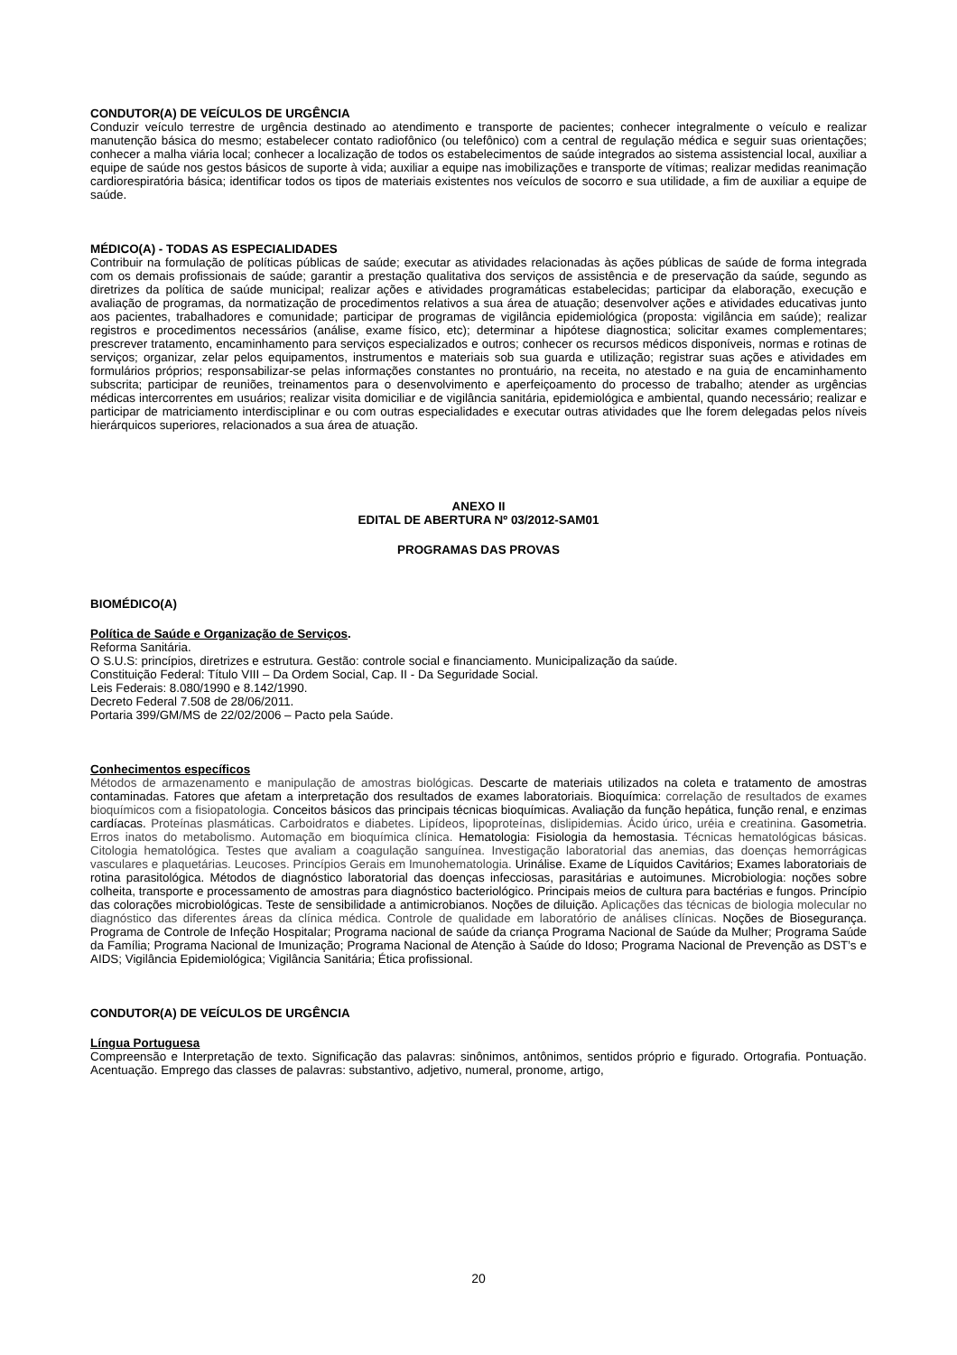CONDUTOR(A) DE VEÍCULOS DE URGÊNCIA
Conduzir veículo terrestre de urgência destinado ao atendimento e transporte de pacientes; conhecer integralmente o veículo e realizar manutenção básica do mesmo; estabelecer contato radiofônico (ou telefônico) com a central de regulação médica e seguir suas orientações; conhecer a malha viária local; conhecer a localização de todos os estabelecimentos de saúde integrados ao sistema assistencial local, auxiliar a equipe de saúde nos gestos básicos de suporte à vida; auxiliar a equipe nas imobilizações e transporte de vítimas; realizar medidas reanimação cardiorespiratória básica; identificar todos os tipos de materiais existentes nos veículos de socorro e sua utilidade, a fim de auxiliar a equipe de saúde.
MÉDICO(A) - TODAS AS ESPECIALIDADES
Contribuir na formulação de políticas públicas de saúde; executar as atividades relacionadas às ações públicas de saúde de forma integrada com os demais profissionais de saúde; garantir a prestação qualitativa dos serviços de assistência e de preservação da saúde, segundo as diretrizes da política de saúde municipal; realizar ações e atividades programáticas estabelecidas; participar da elaboração, execução e avaliação de programas, da normatização de procedimentos relativos a sua área de atuação; desenvolver ações e atividades educativas junto aos pacientes, trabalhadores e comunidade; participar de programas de vigilância epidemiológica (proposta: vigilância em saúde); realizar registros e procedimentos necessários (análise, exame físico, etc); determinar a hipótese diagnostica; solicitar exames complementares; prescrever tratamento, encaminhamento para serviços especializados e outros; conhecer os recursos médicos disponíveis, normas e rotinas de serviços; organizar, zelar pelos equipamentos, instrumentos e materiais sob sua guarda e utilização; registrar suas ações e atividades em formulários próprios; responsabilizar-se pelas informações constantes no prontuário, na receita, no atestado e na guia de encaminhamento subscrita; participar de reuniões, treinamentos para o desenvolvimento e aperfeiçoamento do processo de trabalho; atender as urgências médicas intercorrentes em usuários; realizar visita domiciliar e de vigilância sanitária, epidemiológica e ambiental, quando necessário; realizar e participar de matriciamento interdisciplinar e ou com outras especialidades e executar outras atividades que lhe forem delegadas pelos níveis hierárquicos superiores, relacionados a sua área de atuação.
ANEXO II
EDITAL DE ABERTURA Nº 03/2012-SAM01
PROGRAMAS DAS PROVAS
BIOMÉDICO(A)
Política de Saúde e Organização de Serviços.
Reforma Sanitária.
O S.U.S: princípios, diretrizes e estrutura. Gestão: controle social e financiamento. Municipalização da saúde.
Constituição Federal: Título VIII – Da Ordem Social, Cap. II - Da Seguridade Social.
Leis Federais: 8.080/1990 e 8.142/1990.
Decreto Federal 7.508 de 28/06/2011.
Portaria 399/GM/MS de 22/02/2006 – Pacto pela Saúde.
Conhecimentos específicos
Métodos de armazenamento e manipulação de amostras biológicas. Descarte de materiais utilizados na coleta e tratamento de amostras contaminadas. Fatores que afetam a interpretação dos resultados de exames laboratoriais. Bioquímica: correlação de resultados de exames bioquímicos com a fisiopatologia. Conceitos básicos das principais técnicas bioquímicas. Avaliação da função hepática, função renal, e enzimas cardíacas. Proteínas plasmáticas. Carboidratos e diabetes. Lipídeos, lipoproteínas, dislipidemias. Ácido úrico, uréia e creatinina. Gasometria. Erros inatos do metabolismo. Automação em bioquímica clínica. Hematologia: Fisiologia da hemostasia. Técnicas hematológicas básicas. Citologia hematológica. Testes que avaliam a coagulação sanguínea. Investigação laboratorial das anemias, das doenças hemorrágicas vasculares e plaquetárias. Leucoses. Princípios Gerais em Imunohematologia. Urinálise. Exame de Líquidos Cavitários; Exames laboratoriais de rotina parasitológica. Métodos de diagnóstico laboratorial das doenças infecciosas, parasitárias e autoimunes. Microbiologia: noções sobre colheita, transporte e processamento de amostras para diagnóstico bacteriológico. Principais meios de cultura para bactérias e fungos. Princípio das colorações microbiológicas. Teste de sensibilidade a antimicrobianos. Noções de diluição. Aplicações das técnicas de biologia molecular no diagnóstico das diferentes áreas da clínica médica. Controle de qualidade em laboratório de análises clínicas. Noções de Biosegurança. Programa de Controle de Infeção Hospitalar; Programa nacional de saúde da criança Programa Nacional de Saúde da Mulher; Programa Saúde da Família; Programa Nacional de Imunização; Programa Nacional de Atenção à Saúde do Idoso; Programa Nacional de Prevenção as DST’s e AIDS; Vigilância Epidemiológica; Vigilância Sanitária; Ética profissional.
CONDUTOR(A) DE VEÍCULOS DE URGÊNCIA
Língua Portuguesa
Compreensão e Interpretação de texto. Significação das palavras: sinônimos, antônimos, sentidos próprio e figurado. Ortografia. Pontuação. Acentuação. Emprego das classes de palavras: substantivo, adjetivo, numeral, pronome, artigo,
20